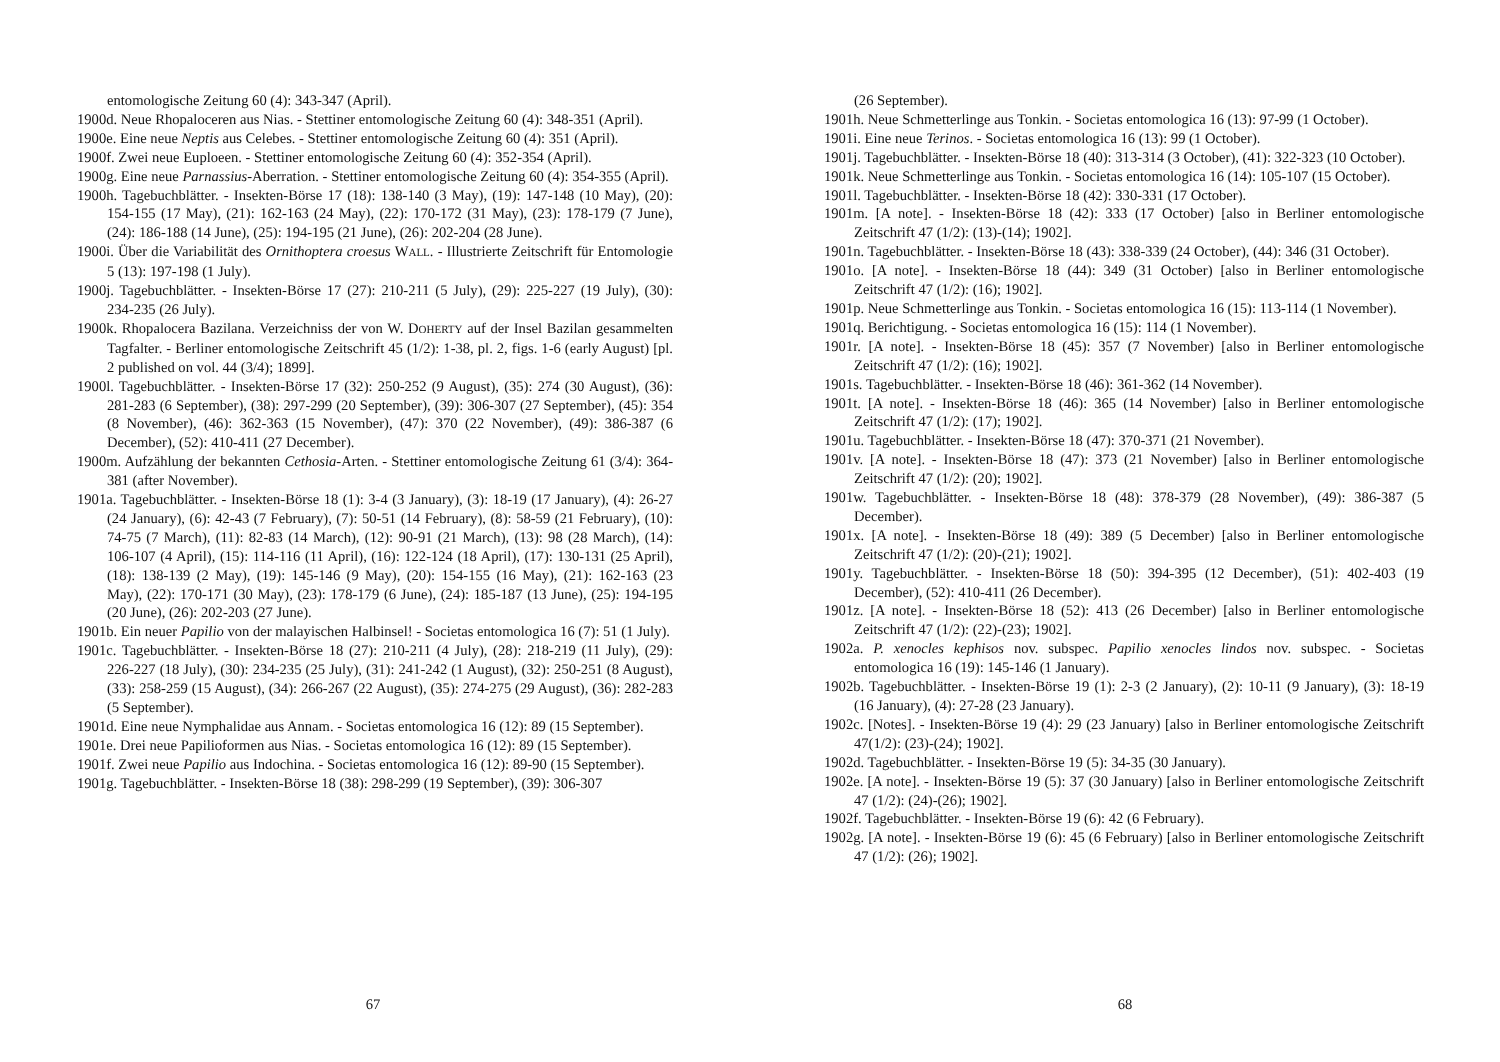entomologische Zeitung 60 (4): 343-347 (April).
1900d. Neue Rhopaloceren aus Nias. - Stettiner entomologische Zeitung 60 (4): 348-351 (April).
1900e. Eine neue Neptis aus Celebes. - Stettiner entomologische Zeitung 60 (4): 351 (April).
1900f. Zwei neue Euploeen. - Stettiner entomologische Zeitung 60 (4): 352-354 (April).
1900g. Eine neue Parnassius-Aberration. - Stettiner entomologische Zeitung 60 (4): 354-355 (April).
1900h. Tagebuchblätter. - Insekten-Börse 17 (18): 138-140 (3 May), (19): 147-148 (10 May), (20): 154-155 (17 May), (21): 162-163 (24 May), (22): 170-172 (31 May), (23): 178-179 (7 June), (24): 186-188 (14 June), (25): 194-195 (21 June), (26): 202-204 (28 June).
1900i. Über die Variabilität des Ornithoptera croesus WALL. - Illustrierte Zeitschrift für Entomologie 5 (13): 197-198 (1 July).
1900j. Tagebuchblätter. - Insekten-Börse 17 (27): 210-211 (5 July), (29): 225-227 (19 July), (30): 234-235 (26 July).
1900k. Rhopalocera Bazilana. Verzeichniss der von W. DOHERTY auf der Insel Bazilan gesammelten Tagfalter. - Berliner entomologische Zeitschrift 45 (1/2): 1-38, pl. 2, figs. 1-6 (early August) [pl. 2 published on vol. 44 (3/4); 1899].
1900l. Tagebuchblätter. - Insekten-Börse 17 (32): 250-252 (9 August), (35): 274 (30 August), (36): 281-283 (6 September), (38): 297-299 (20 September), (39): 306-307 (27 September), (45): 354 (8 November), (46): 362-363 (15 November), (47): 370 (22 November), (49): 386-387 (6 December), (52): 410-411 (27 December).
1900m. Aufzählung der bekannten Cethosia-Arten. - Stettiner entomologische Zeitung 61 (3/4): 364-381 (after November).
1901a. Tagebuchblätter. - Insekten-Börse 18 (1): 3-4 (3 January), (3): 18-19 (17 January), (4): 26-27 (24 January), (6): 42-43 (7 February), (7): 50-51 (14 February), (8): 58-59 (21 February), (10): 74-75 (7 March), (11): 82-83 (14 March), (12): 90-91 (21 March), (13): 98 (28 March), (14): 106-107 (4 April), (15): 114-116 (11 April), (16): 122-124 (18 April), (17): 130-131 (25 April), (18): 138-139 (2 May), (19): 145-146 (9 May), (20): 154-155 (16 May), (21): 162-163 (23 May), (22): 170-171 (30 May), (23): 178-179 (6 June), (24): 185-187 (13 June), (25): 194-195 (20 June), (26): 202-203 (27 June).
1901b. Ein neuer Papilio von der malayischen Halbinsel! - Societas entomologica 16 (7): 51 (1 July).
1901c. Tagebuchblätter. - Insekten-Börse 18 (27): 210-211 (4 July), (28): 218-219 (11 July), (29): 226-227 (18 July), (30): 234-235 (25 July), (31): 241-242 (1 August), (32): 250-251 (8 August), (33): 258-259 (15 August), (34): 266-267 (22 August), (35): 274-275 (29 August), (36): 282-283 (5 September).
1901d. Eine neue Nymphalidae aus Annam. - Societas entomologica 16 (12): 89 (15 September).
1901e. Drei neue Papilioformen aus Nias. - Societas entomologica 16 (12): 89 (15 September).
1901f. Zwei neue Papilio aus Indochina. - Societas entomologica 16 (12): 89-90 (15 September).
1901g. Tagebuchblätter. - Insekten-Börse 18 (38): 298-299 (19 September), (39): 306-307
67
(26 September).
1901h. Neue Schmetterlinge aus Tonkin. - Societas entomologica 16 (13): 97-99 (1 October).
1901i. Eine neue Terinos. - Societas entomologica 16 (13): 99 (1 October).
1901j. Tagebuchblätter. - Insekten-Börse 18 (40): 313-314 (3 October), (41): 322-323 (10 October).
1901k. Neue Schmetterlinge aus Tonkin. - Societas entomologica 16 (14): 105-107 (15 October).
1901l. Tagebuchblätter. - Insekten-Börse 18 (42): 330-331 (17 October).
1901m. [A note]. - Insekten-Börse 18 (42): 333 (17 October) [also in Berliner entomologische Zeitschrift 47 (1/2): (13)-(14); 1902].
1901n. Tagebuchblätter. - Insekten-Börse 18 (43): 338-339 (24 October), (44): 346 (31 October).
1901o. [A note]. - Insekten-Börse 18 (44): 349 (31 October) [also in Berliner entomologische Zeitschrift 47 (1/2): (16); 1902].
1901p. Neue Schmetterlinge aus Tonkin. - Societas entomologica 16 (15): 113-114 (1 November).
1901q. Berichtigung. - Societas entomologica 16 (15): 114 (1 November).
1901r. [A note]. - Insekten-Börse 18 (45): 357 (7 November) [also in Berliner entomologische Zeitschrift 47 (1/2): (16); 1902].
1901s. Tagebuchblätter. - Insekten-Börse 18 (46): 361-362 (14 November).
1901t. [A note]. - Insekten-Börse 18 (46): 365 (14 November) [also in Berliner entomologische Zeitschrift 47 (1/2): (17); 1902].
1901u. Tagebuchblätter. - Insekten-Börse 18 (47): 370-371 (21 November).
1901v. [A note]. - Insekten-Börse 18 (47): 373 (21 November) [also in Berliner entomologische Zeitschrift 47 (1/2): (20); 1902].
1901w. Tagebuchblätter. - Insekten-Börse 18 (48): 378-379 (28 November), (49): 386-387 (5 December).
1901x. [A note]. - Insekten-Börse 18 (49): 389 (5 December) [also in Berliner entomologische Zeitschrift 47 (1/2): (20)-(21); 1902].
1901y. Tagebuchblätter. - Insekten-Börse 18 (50): 394-395 (12 December), (51): 402-403 (19 December), (52): 410-411 (26 December).
1901z. [A note]. - Insekten-Börse 18 (52): 413 (26 December) [also in Berliner entomologische Zeitschrift 47 (1/2): (22)-(23); 1902].
1902a. P. xenocles kephisos nov. subspec. Papilio xenocles lindos nov. subspec. - Societas entomologica 16 (19): 145-146 (1 January).
1902b. Tagebuchblätter. - Insekten-Börse 19 (1): 2-3 (2 January), (2): 10-11 (9 January), (3): 18-19 (16 January), (4): 27-28 (23 January).
1902c. [Notes]. - Insekten-Börse 19 (4): 29 (23 January) [also in Berliner entomologische Zeitschrift 47(1/2): (23)-(24); 1902].
1902d. Tagebuchblätter. - Insekten-Börse 19 (5): 34-35 (30 January).
1902e. [A note]. - Insekten-Börse 19 (5): 37 (30 January) [also in Berliner entomologische Zeitschrift 47 (1/2): (24)-(26); 1902].
1902f. Tagebuchblätter. - Insekten-Börse 19 (6): 42 (6 February).
1902g. [A note]. - Insekten-Börse 19 (6): 45 (6 February) [also in Berliner entomologische Zeitschrift 47 (1/2): (26); 1902].
68